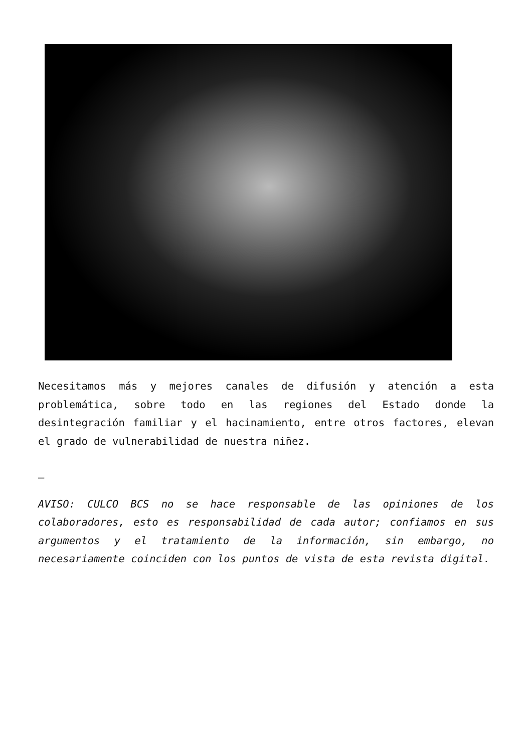Necesitamos más y mejores canales de difusión y atención a esta problemática, sobre todo en las regiones del Estado donde la desintegración familiar y el hacinamiento, entre otros factores, elevan el grado de vulnerabilidad de nuestra niñez.
—
AVISO: CULCO BCS no se hace responsable de las opiniones de los colaboradores, esto es responsabilidad de cada autor; confiamos en sus argumentos y el tratamiento de la información, sin embargo, no necesariamente coinciden con los puntos de vista de esta revista digital.